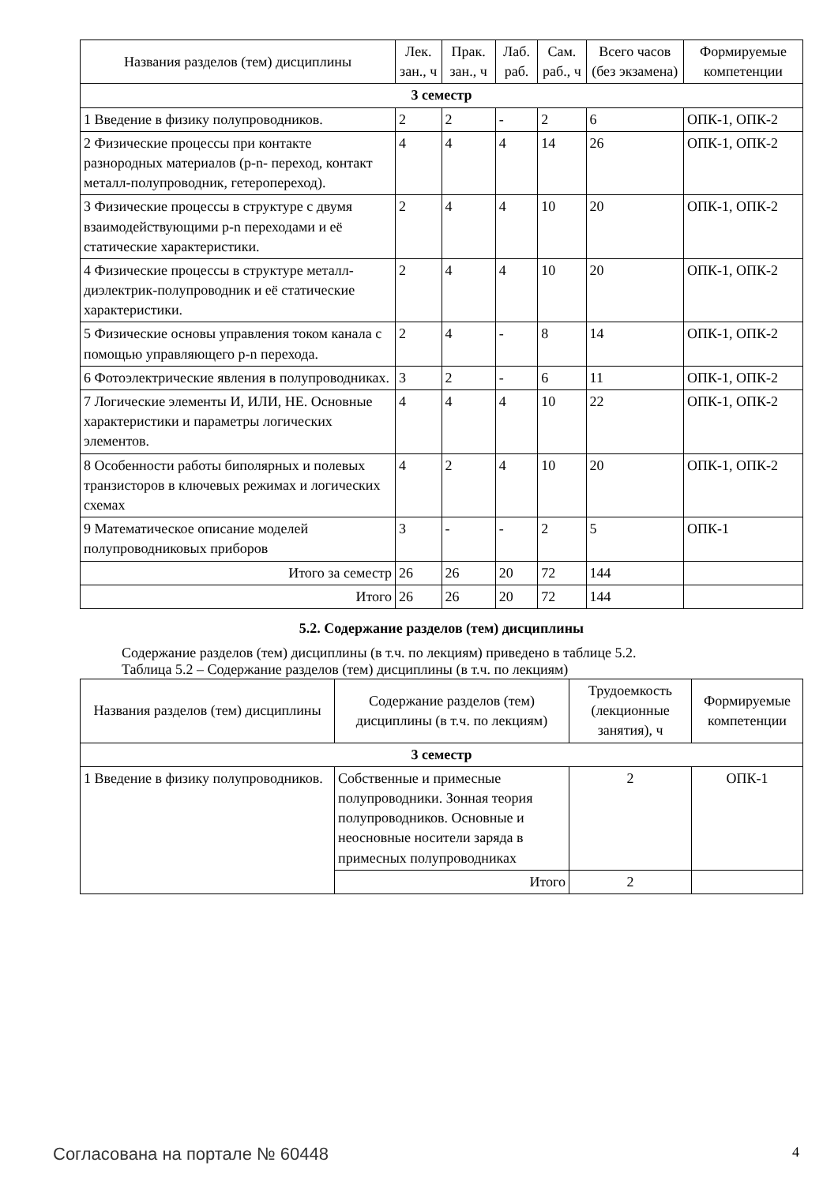| Названия разделов (тем) дисциплины | Лек. зан., ч | Прак. зан., ч | Лаб. раб. | Сам. раб., ч | Всего часов (без экзамена) | Формируемые компетенции |
| --- | --- | --- | --- | --- | --- | --- |
| 3 семестр | | | | | | |
| 1 Введение в физику полупроводников. | 2 | 2 | - | 2 | 6 | ОПК-1, ОПК-2 |
| 2 Физические процессы при контакте разнородных материалов (p-n- переход, контакт металл-полупроводник, гетеропереход). | 4 | 4 | 4 | 14 | 26 | ОПК-1, ОПК-2 |
| 3 Физические процессы в структуре с двумя взаимодействующими p-n переходами и её статические характеристики. | 2 | 4 | 4 | 10 | 20 | ОПК-1, ОПК-2 |
| 4 Физические процессы в структуре металл- диэлектрик-полупроводник и её статические характеристики. | 2 | 4 | 4 | 10 | 20 | ОПК-1, ОПК-2 |
| 5 Физические основы управления током канала с помощью управляющего p-n перехода. | 2 | 4 | - | 8 | 14 | ОПК-1, ОПК-2 |
| 6 Фотоэлектрические явления в полупроводниках. | 3 | 2 | - | 6 | 11 | ОПК-1, ОПК-2 |
| 7 Логические элементы И, ИЛИ, НЕ. Основные характеристики и параметры логических элементов. | 4 | 4 | 4 | 10 | 22 | ОПК-1, ОПК-2 |
| 8 Особенности работы биполярных и полевых транзисторов в ключевых режимах и логических схемах | 4 | 2 | 4 | 10 | 20 | ОПК-1, ОПК-2 |
| 9 Математическое описание моделей полупроводниковых приборов | 3 | - | - | 2 | 5 | ОПК-1 |
| Итого за семестр | 26 | 26 | 20 | 72 | 144 | |
| Итого | 26 | 26 | 20 | 72 | 144 | |
5.2. Содержание разделов (тем) дисциплины
Содержание разделов (тем) дисциплины (в т.ч. по лекциям) приведено в таблице 5.2.
Таблица 5.2 – Содержание разделов (тем) дисциплины (в т.ч. по лекциям)
| Названия разделов (тем) дисциплины | Содержание разделов (тем) дисциплины (в т.ч. по лекциям) | Трудоемкость (лекционные занятия), ч | Формируемые компетенции |
| --- | --- | --- | --- |
| 3 семестр | | | |
| 1 Введение в физику полупроводников. | Собственные и примесные полупроводники. Зонная теория полупроводников. Основные и неосновные носители заряда в примесных полупроводниках | 2 | ОПК-1 |
| | Итого | 2 | |
Согласована на портале № 60448 4